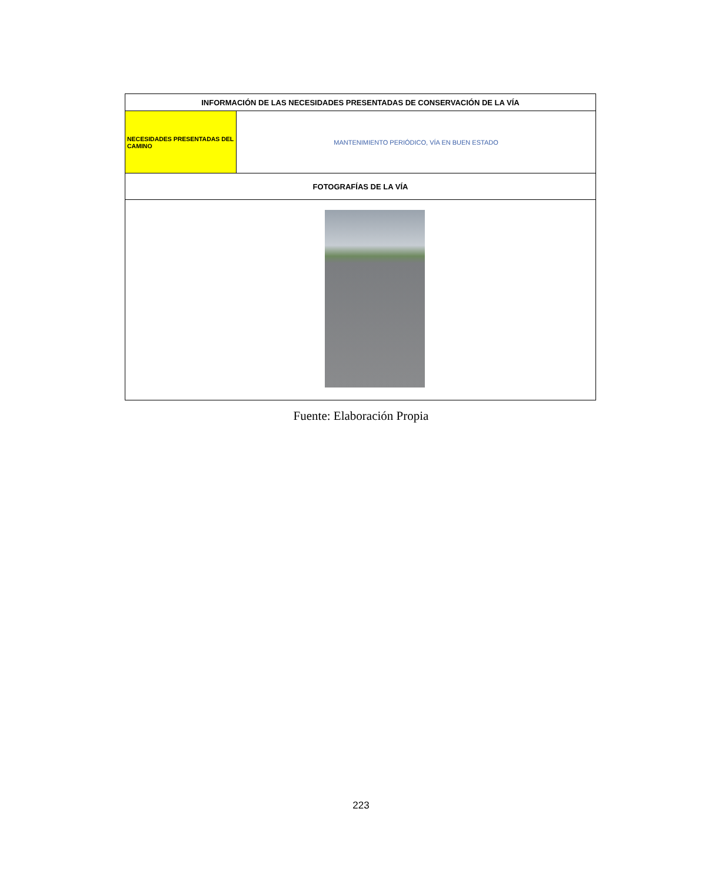| INFORMACIÓN DE LAS NECESIDADES PRESENTADAS DE CONSERVACIÓN DE LA VÍA | |
| --- | --- |
| NECESIDADES PRESENTADAS DEL CAMINO | MANTENIMIENTO PERIÓDICO, VÍA EN BUEN ESTADO |
| FOTOGRAFÍAS DE LA VÍA | |
Fuente: Elaboración Propia
223